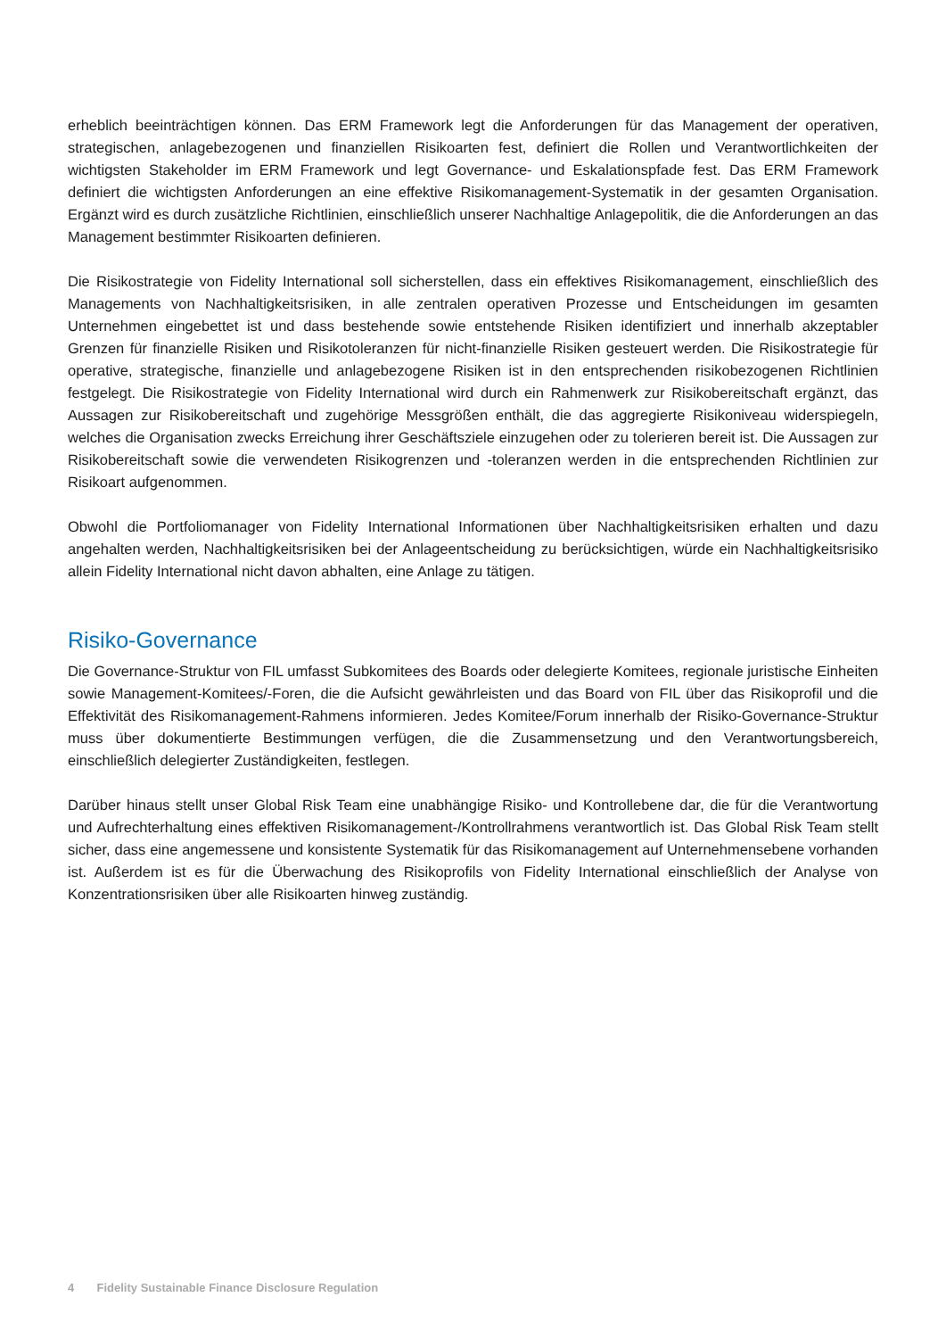erheblich beeinträchtigen können. Das ERM Framework legt die Anforderungen für das Management der operativen, strategischen, anlagebezogenen und finanziellen Risikoarten fest, definiert die Rollen und Verantwortlichkeiten der wichtigsten Stakeholder im ERM Framework und legt Governance- und Eskalationspfade fest. Das ERM Framework definiert die wichtigsten Anforderungen an eine effektive Risikomanagement-Systematik in der gesamten Organisation. Ergänzt wird es durch zusätzliche Richtlinien, einschließlich unserer Nachhaltige Anlagepolitik, die die Anforderungen an das Management bestimmter Risikoarten definieren.
Die Risikostrategie von Fidelity International soll sicherstellen, dass ein effektives Risikomanagement, einschließlich des Managements von Nachhaltigkeitsrisiken, in alle zentralen operativen Prozesse und Entscheidungen im gesamten Unternehmen eingebettet ist und dass bestehende sowie entstehende Risiken identifiziert und innerhalb akzeptabler Grenzen für finanzielle Risiken und Risikotoleranzen für nicht-finanzielle Risiken gesteuert werden. Die Risikostrategie für operative, strategische, finanzielle und anlagebezogene Risiken ist in den entsprechenden risikobezogenen Richtlinien festgelegt. Die Risikostrategie von Fidelity International wird durch ein Rahmenwerk zur Risikobereitschaft ergänzt, das Aussagen zur Risikobereitschaft und zugehörige Messgrößen enthält, die das aggregierte Risikoniveau widerspiegeln, welches die Organisation zwecks Erreichung ihrer Geschäftsziele einzugehen oder zu tolerieren bereit ist. Die Aussagen zur Risikobereitschaft sowie die verwendeten Risikogrenzen und -toleranzen werden in die entsprechenden Richtlinien zur Risikoart aufgenommen.
Obwohl die Portfoliomanager von Fidelity International Informationen über Nachhaltigkeitsrisiken erhalten und dazu angehalten werden, Nachhaltigkeitsrisiken bei der Anlageentscheidung zu berücksichtigen, würde ein Nachhaltigkeitsrisiko allein Fidelity International nicht davon abhalten, eine Anlage zu tätigen.
Risiko-Governance
Die Governance-Struktur von FIL umfasst Subkomitees des Boards oder delegierte Komitees, regionale juristische Einheiten sowie Management-Komitees/-Foren, die die Aufsicht gewährleisten und das Board von FIL über das Risikoprofil und die Effektivität des Risikomanagement-Rahmens informieren. Jedes Komitee/Forum innerhalb der Risiko-Governance-Struktur muss über dokumentierte Bestimmungen verfügen, die die Zusammensetzung und den Verantwortungsbereich, einschließlich delegierter Zuständigkeiten, festlegen.
Darüber hinaus stellt unser Global Risk Team eine unabhängige Risiko- und Kontrollebene dar, die für die Verantwortung und Aufrechterhaltung eines effektiven Risikomanagement-/Kontrollrahmens verantwortlich ist. Das Global Risk Team stellt sicher, dass eine angemessene und konsistente Systematik für das Risikomanagement auf Unternehmensebene vorhanden ist. Außerdem ist es für die Überwachung des Risikoprofils von Fidelity International einschließlich der Analyse von Konzentrationsrisiken über alle Risikoarten hinweg zuständig.
4 Fidelity Sustainable Finance Disclosure Regulation